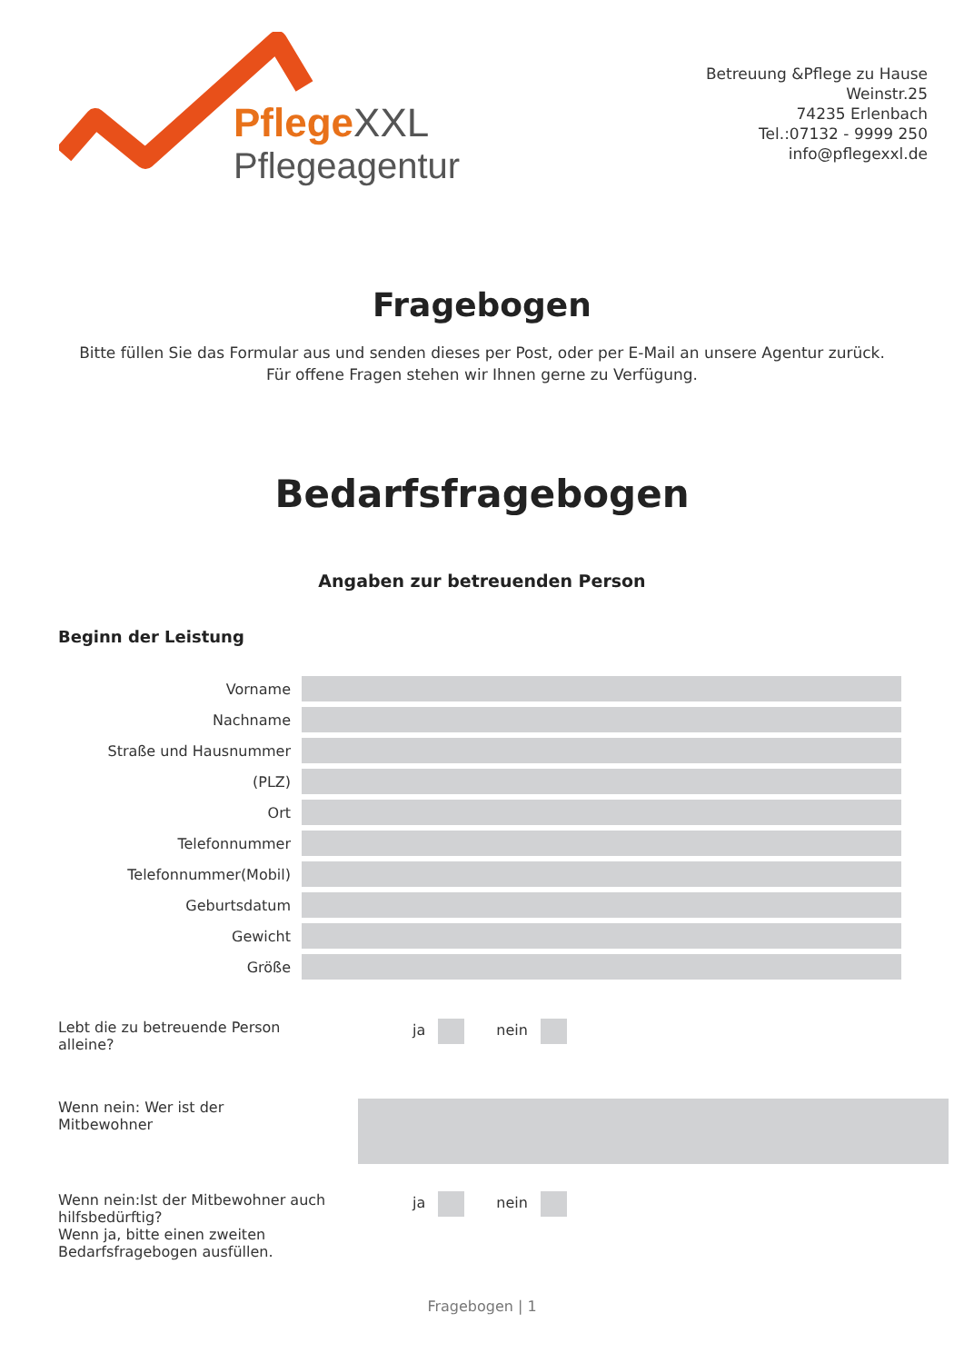PflegeXXL
Pflegeagentur
Betreuung &Pflege zu Hause
Weinstr.25
74235 Erlenbach
Tel.:07132 - 9999 250
info@pflegexxl.de
Fragebogen
Bitte füllen Sie das Formular aus und senden dieses per Post, oder per E-Mail an unsere Agentur zurück.
Für offene Fragen stehen wir Ihnen gerne zu Verfügung.
Bedarfsfragebogen
Angaben zur betreuenden Person
Beginn der Leistung
Vorname
Nachname
Straße und Hausnummer
(PLZ)
Ort
Telefonnummer
Telefonnummer(Mobil)
Geburtsdatum
Gewicht
Größe
Lebt die zu betreuende Person
alleine?
ja nein
Wenn nein: Wer ist der
Mitbewohner
Wenn nein:Ist der Mitbewohner auch
hilfsbedürftig?
Wenn ja, bitte einen zweiten
Bedarfsfragebogen ausfüllen.
ja nein
Fragebogen | 1